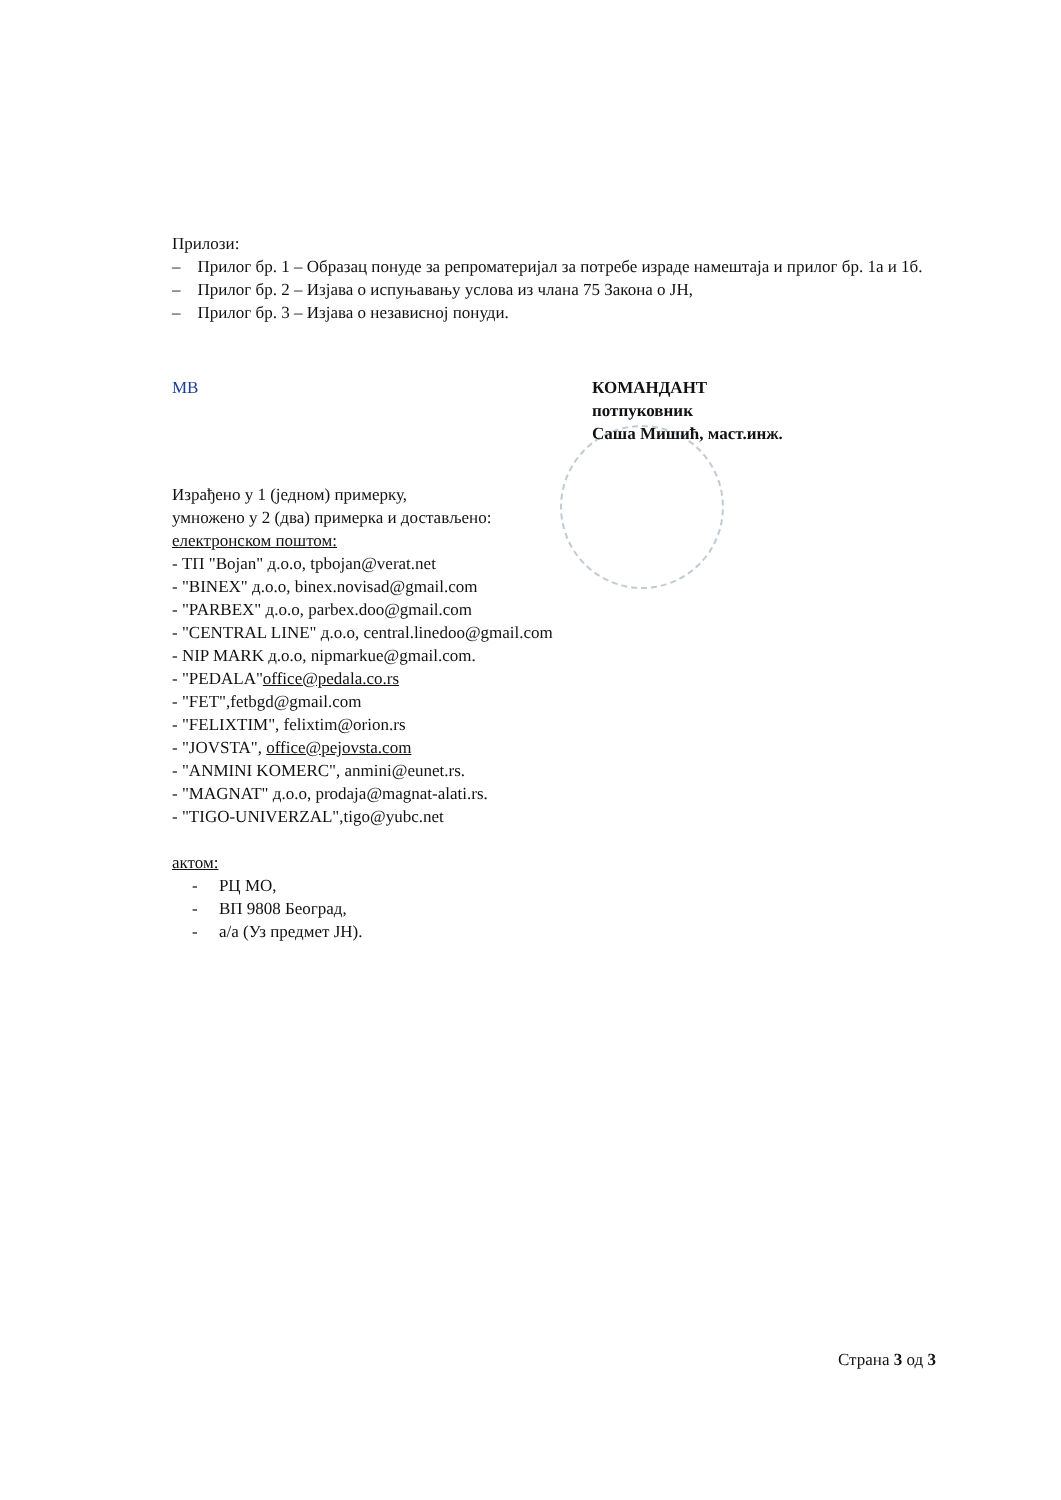Прилози:
– Прилог бр. 1 – Образац понуде за репроматеријал за потребе израде намештаја и прилог бр. 1а и 1б.
– Прилог бр. 2 – Изјава о испуњавању услова из члана 75 Закона о ЈН,
– Прилог бр. 3 – Изјава о независној понуди.
МВ КОМАНДАНТ
потпуковник
Саша Мишић, маст.инж.
Израђено у 1 (једном) примерку,
умножено у 2 (два) примерка и достављено:
електронском поштом:
- ТП "Bojan" д.о.о, tpbojan@verat.net
- "BINEX" д.о.о, binex.novisad@gmail.com
- "PARBEX" д.о.о, parbex.doo@gmail.com
- "CENTRAL LINE" д.о.о, central.linedoo@gmail.com
- NIP MARK д.о.о, nipmarkue@gmail.com.
- "PEDALA"office@pedala.co.rs
- "FET",fetbgd@gmail.com
- "FELIXTIM", felixtim@orion.rs
- "JOVSTA", office@pejovsta.com
- "ANMINI KOMERC", anmini@eunet.rs.
- "MAGNAT" д.о.о, prodaja@magnat-alati.rs.
- "TIGO-UNIVERZAL",tigo@yubc.net
актом:
- РЦ МО,
- ВП 9808 Београд,
- а/а (Уз предмет ЈН).
Страна 3 од 3